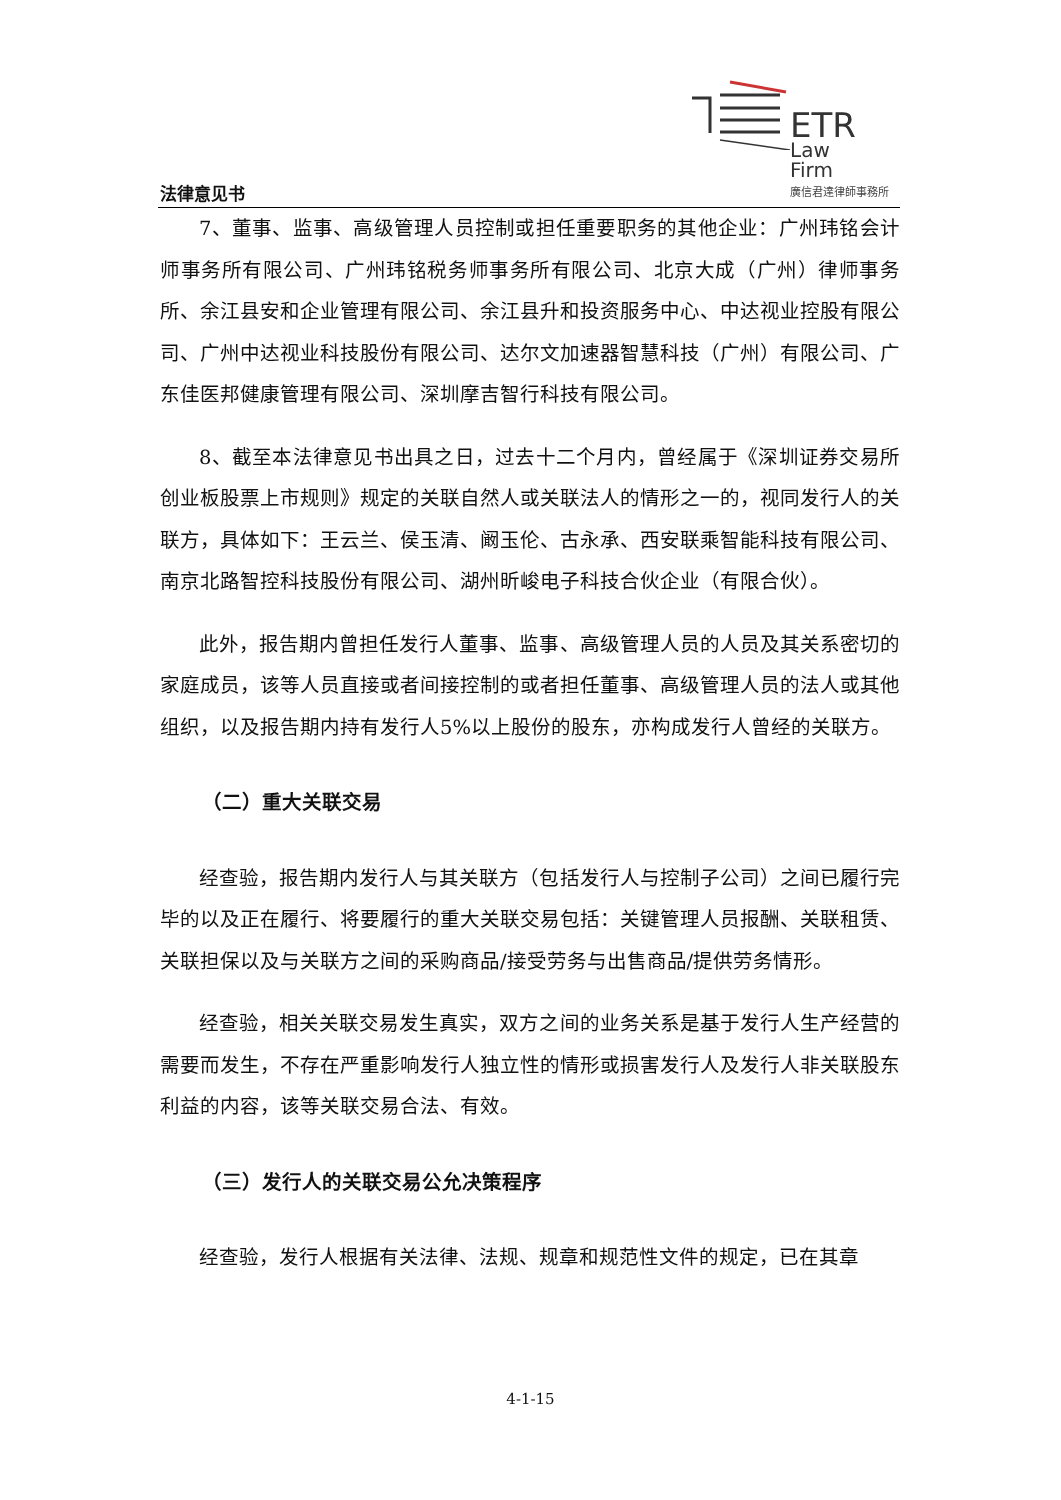法律意见书
ETR
Law
Firm
廣信君達律師事務所
7、董事、监事、高级管理人员控制或担任重要职务的其他企业：广州玮铭会计师事务所有限公司、广州玮铭税务师事务所有限公司、北京大成（广州）律师事务所、余江县安和企业管理有限公司、余江县升和投资服务中心、中达视业控股有限公司、广州中达视业科技股份有限公司、达尔文加速器智慧科技（广州）有限公司、广东佳医邦健康管理有限公司、深圳摩吉智行科技有限公司。
8、截至本法律意见书出具之日，过去十二个月内，曾经属于《深圳证券交易所创业板股票上市规则》规定的关联自然人或关联法人的情形之一的，视同发行人的关联方，具体如下：王云兰、侯玉清、阚玉伦、古永承、西安联乘智能科技有限公司、南京北路智控科技股份有限公司、湖州昕峻电子科技合伙企业（有限合伙）。
此外，报告期内曾担任发行人董事、监事、高级管理人员的人员及其关系密切的家庭成员，该等人员直接或者间接控制的或者担任董事、高级管理人员的法人或其他组织，以及报告期内持有发行人5%以上股份的股东，亦构成发行人曾经的关联方。
（二）重大关联交易
经查验，报告期内发行人与其关联方（包括发行人与控制子公司）之间已履行完毕的以及正在履行、将要履行的重大关联交易包括：关键管理人员报酬、关联租赁、关联担保以及与关联方之间的采购商品/接受劳务与出售商品/提供劳务情形。
经查验，相关关联交易发生真实，双方之间的业务关系是基于发行人生产经营的需要而发生，不存在严重影响发行人独立性的情形或损害发行人及发行人非关联股东利益的内容，该等关联交易合法、有效。
（三）发行人的关联交易公允决策程序
经查验，发行人根据有关法律、法规、规章和规范性文件的规定，已在其章
4-1-15